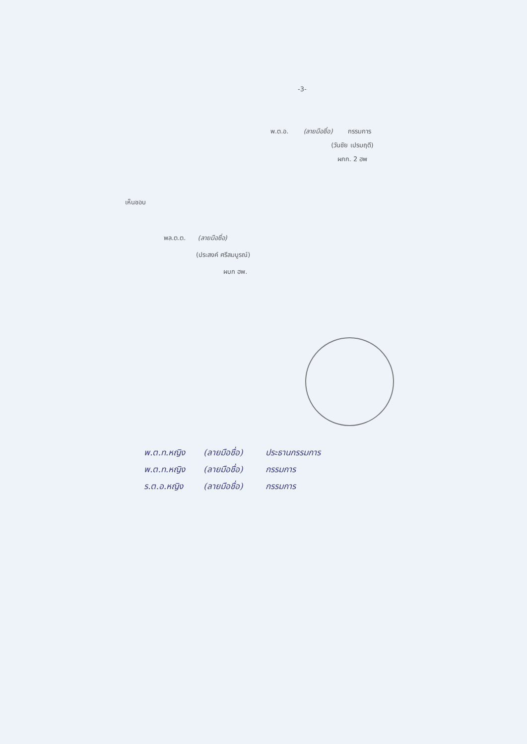-3-
พ.ต.อ. (ลายมือชื่อ) กรรมการ
(วันชัย เปรมฤดี)
ผกก. 2 ฮพ
เห็นชอบ
พล.ต.ต. (ลายมือชื่อ)
(ประสงค์ ศรีสมบูรณ์)
ผบก ฮพ.
พ.ต.ท.หญิง (ลายมือชื่อ) ประธานกรรมการ
พ.ต.ท.หญิง (ลายมือชื่อ) กรรมการ
ร.ต.อ.หญิง (ลายมือชื่อ) กรรมการ